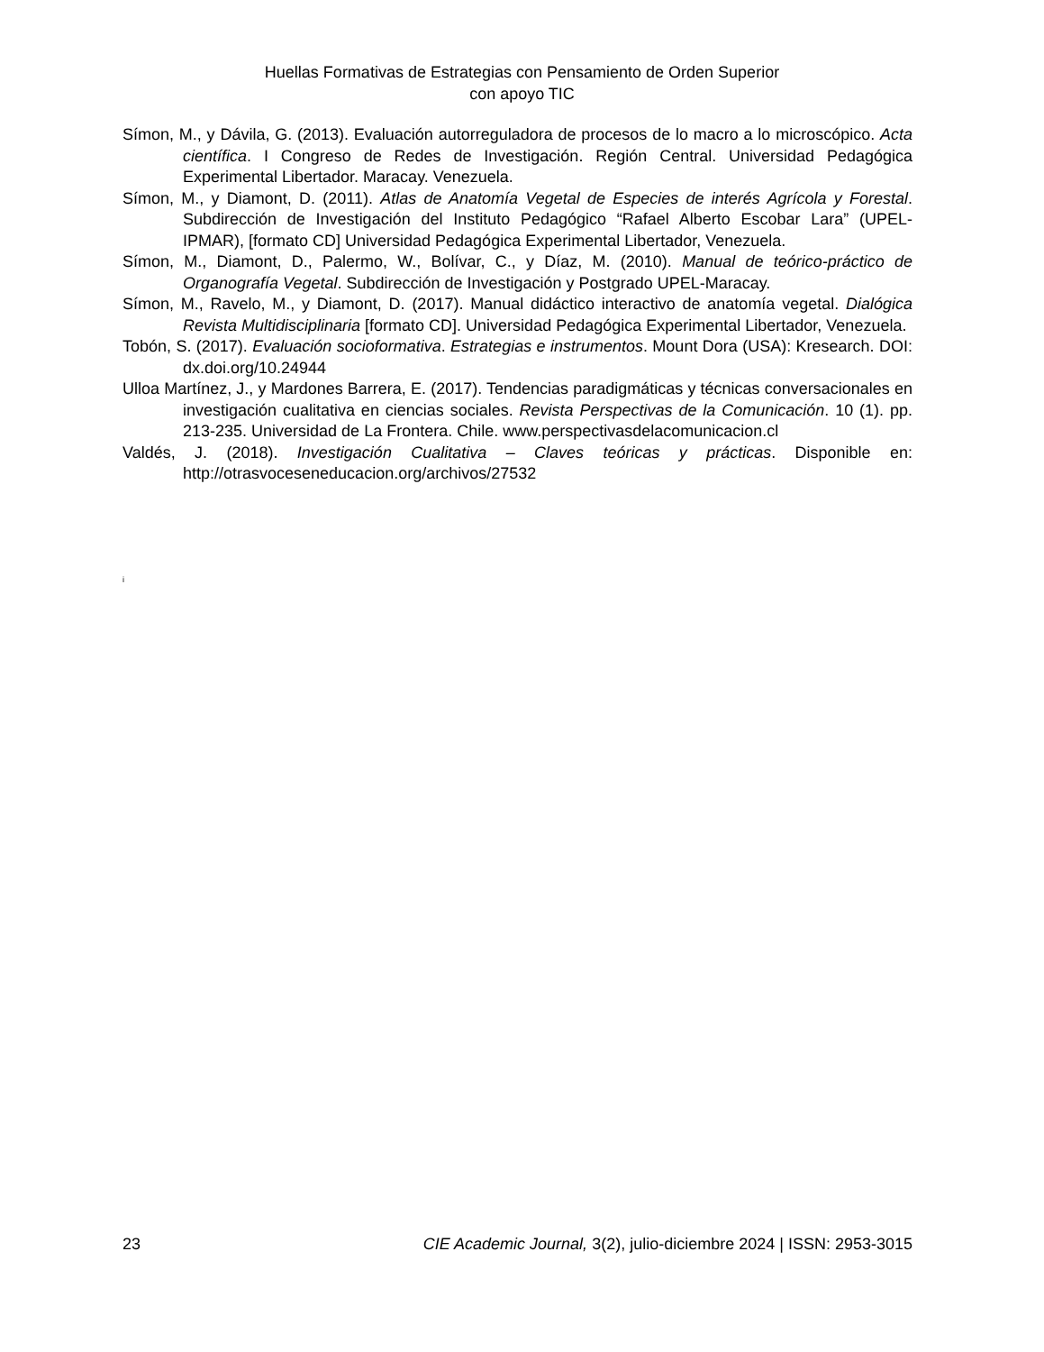Huellas Formativas de Estrategias con Pensamiento de Orden Superior
con apoyo TIC
Símon, M., y Dávila, G. (2013). Evaluación autorreguladora de procesos de lo macro a lo microscópico. Acta científica. I Congreso de Redes de Investigación. Región Central. Universidad Pedagógica Experimental Libertador. Maracay. Venezuela.
Símon, M., y Diamont, D. (2011). Atlas de Anatomía Vegetal de Especies de interés Agrícola y Forestal. Subdirección de Investigación del Instituto Pedagógico “Rafael Alberto Escobar Lara” (UPEL-IPMAR), [formato CD] Universidad Pedagógica Experimental Libertador, Venezuela.
Símon, M., Diamont, D., Palermo, W., Bolívar, C., y Díaz, M. (2010). Manual de teórico-práctico de Organografía Vegetal. Subdirección de Investigación y Postgrado UPEL-Maracay.
Símon, M., Ravelo, M., y Diamont, D. (2017). Manual didáctico interactivo de anatomía vegetal. Dialógica Revista Multidisciplinaria [formato CD]. Universidad Pedagógica Experimental Libertador, Venezuela.
Tobón, S. (2017). Evaluación socioformativa. Estrategias e instrumentos. Mount Dora (USA): Kresearch. DOI: dx.doi.org/10.24944
Ulloa Martínez, J., y Mardones Barrera, E. (2017). Tendencias paradigmáticas y técnicas conversacionales en investigación cualitativa en ciencias sociales. Revista Perspectivas de la Comunicación. 10 (1). pp. 213-235. Universidad de La Frontera. Chile. www.perspectivasdelacomunicacion.cl
Valdés, J. (2018). Investigación Cualitativa – Claves teóricas y prácticas. Disponible en: http://otrasvoceseneducacion.org/archivos/27532
i
23 CIE Academic Journal, 3(2), julio-diciembre 2024 | ISSN: 2953-3015